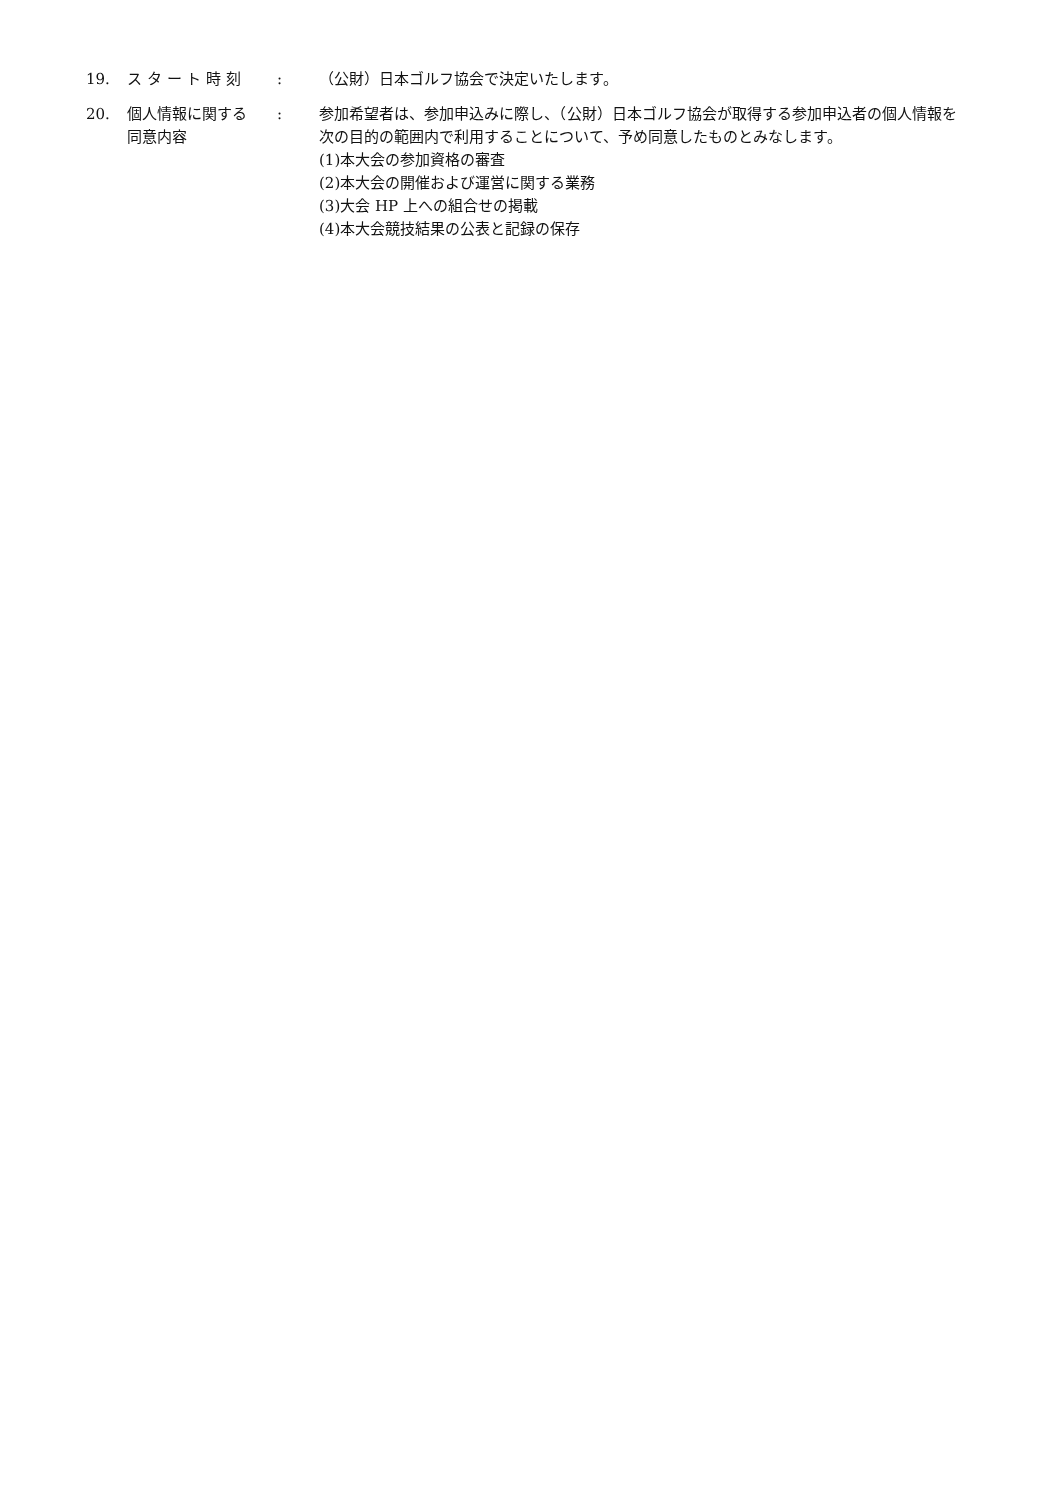19. ス タ ー ト 時 刻 : （公財）日本ゴルフ協会で決定いたします。
20. 個人情報に関する
同意内容
: 参加希望者は、参加申込みに際し、（公財）日本ゴルフ協会が取得する参加申込者の個人情報を
次の目的の範囲内で利用することについて、予め同意したものとみなします。
(1)本大会の参加資格の審査
(2)本大会の開催および運営に関する業務
(3)大会 HP 上への組合せの掲載
(4)本大会競技結果の公表と記録の保存